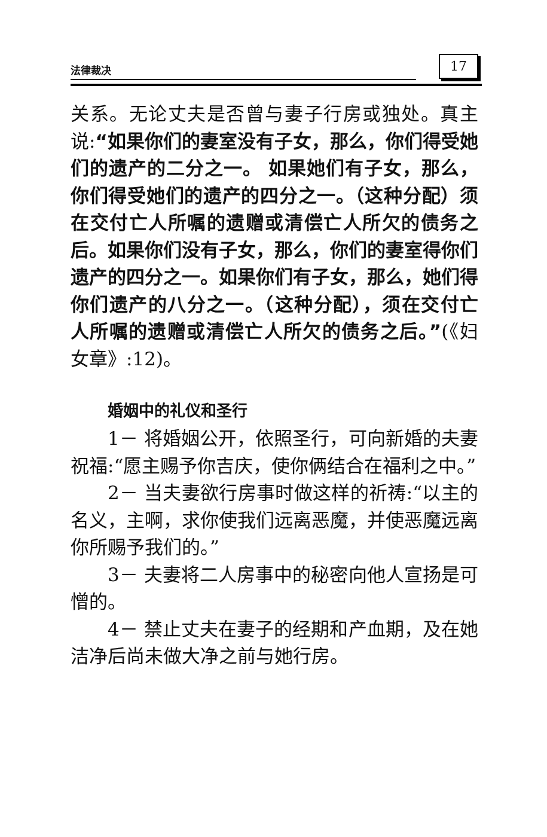法律裁决 17
关系。无论丈夫是否曾与妻子行房或独处。真主说:“如果你们的妻室没有子女，那么，你们得受她们的遗产的二分之一。 如果她们有子女，那么，你们得受她们的遗产的四分之一。（这种分配）须在交付亡人所嘱的遗赠或清偿亡人所欠的债务之后。如果你们没有子女，那么，你们的妻室得你们遗产的四分之一。如果你们有子女，那么，她们得你们遗产的八分之一。（这种分配），须在交付亡人所嘱的遗赠或清偿亡人所欠的债务之后。”(《妇女章》:12)。
婚姻中的礼仪和圣行
1－ 将婚姻公开，依照圣行，可向新婚的夫妻祝福:“愿主赐予你吉庆，使你俩结合在福利之中。”
2－ 当夫妻欲行房事时做这样的祈祷:“以主的名义，主啊，求你使我们远离恶魔，并使恶魔远离你所赐予我们的。”
3－ 夫妻将二人房事中的秘密向他人宣扬是可憎的。
4－ 禁止丈夫在妻子的经期和产血期，及在她洁净后尚未做大净之前与她行房。